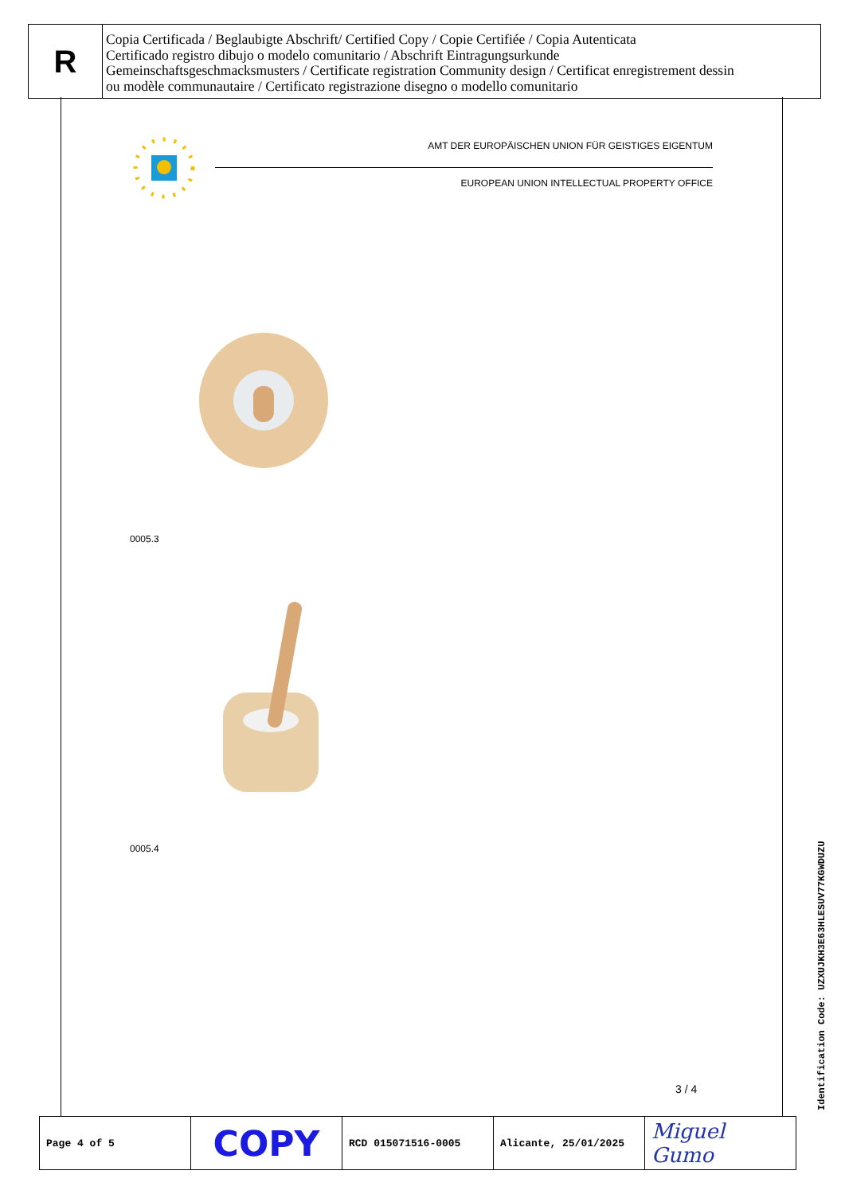R
Copia Certificada / Beglaubigte Abschrift/ Certified Copy / Copie Certifiée / Copia Autenticata
Certificado registro dibujo o modelo comunitario / Abschrift Eintragungsurkunde
Gemeinschaftsgeschmacksmusters / Certificate registration Community design / Certificat enregistrement dessin
ou modèle communautaire / Certificato registrazione disegno o modello comunitario
AMT DER EUROPÄISCHEN UNION FÜR GEISTIGES EIGENTUM
EUROPEAN UNION INTELLECTUAL PROPERTY OFFICE
0005.3
0005.4
3 / 4
Identification Code: UZXUJKH3E63HLESUV77KGWDUZU
| Page 4 of 5 | COPY | RCD 015071516-0005 | Alicante, 25/01/2025 | Miguel Gumo |